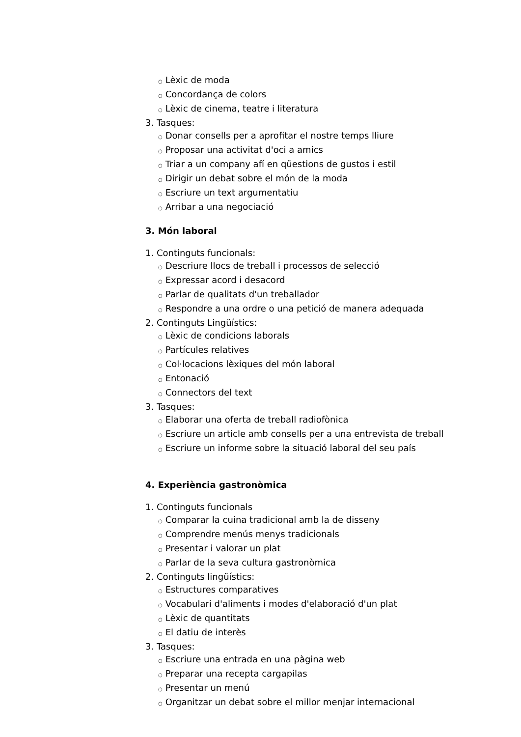○ Lèxic de moda
○ Concordança de colors
○ Lèxic de cinema, teatre i literatura
3. Tasques:
○ Donar consells per a aprofitar el nostre temps lliure
○ Proposar una activitat d'oci a amics
○ Triar a un company afí en qüestions de gustos i estil
○ Dirigir un debat sobre el món de la moda
○ Escriure un text argumentatiu
○ Arribar a una negociació
3. Món laboral
1. Continguts funcionals:
○ Descriure llocs de treball i processos de selecció
○ Expressar acord i desacord
○ Parlar de qualitats d'un treballador
○ Respondre a una ordre o una petició de manera adequada
2. Continguts Lingüístics:
○ Lèxic de condicions laborals
○ Partícules relatives
○ Col·locacions lèxiques del món laboral
○ Entonació
○ Connectors del text
3. Tasques:
○ Elaborar una oferta de treball radiofònica
○ Escriure un article amb consells per a una entrevista de treball
○ Escriure un informe sobre la situació laboral del seu país
4. Experiència gastronòmica
1. Continguts funcionals
○ Comparar la cuina tradicional amb la de disseny
○ Comprendre menús menys tradicionals
○ Presentar i valorar un plat
○ Parlar de la seva cultura gastronòmica
2. Continguts lingüístics:
○ Estructures comparatives
○ Vocabulari d'aliments i modes d'elaboració d'un plat
○ Lèxic de quantitats
○ El datiu de interès
3. Tasques:
○ Escriure una entrada en una pàgina web
○ Preparar una recepta cargapilas
○ Presentar un menú
○ Organitzar un debat sobre el millor menjar internacional